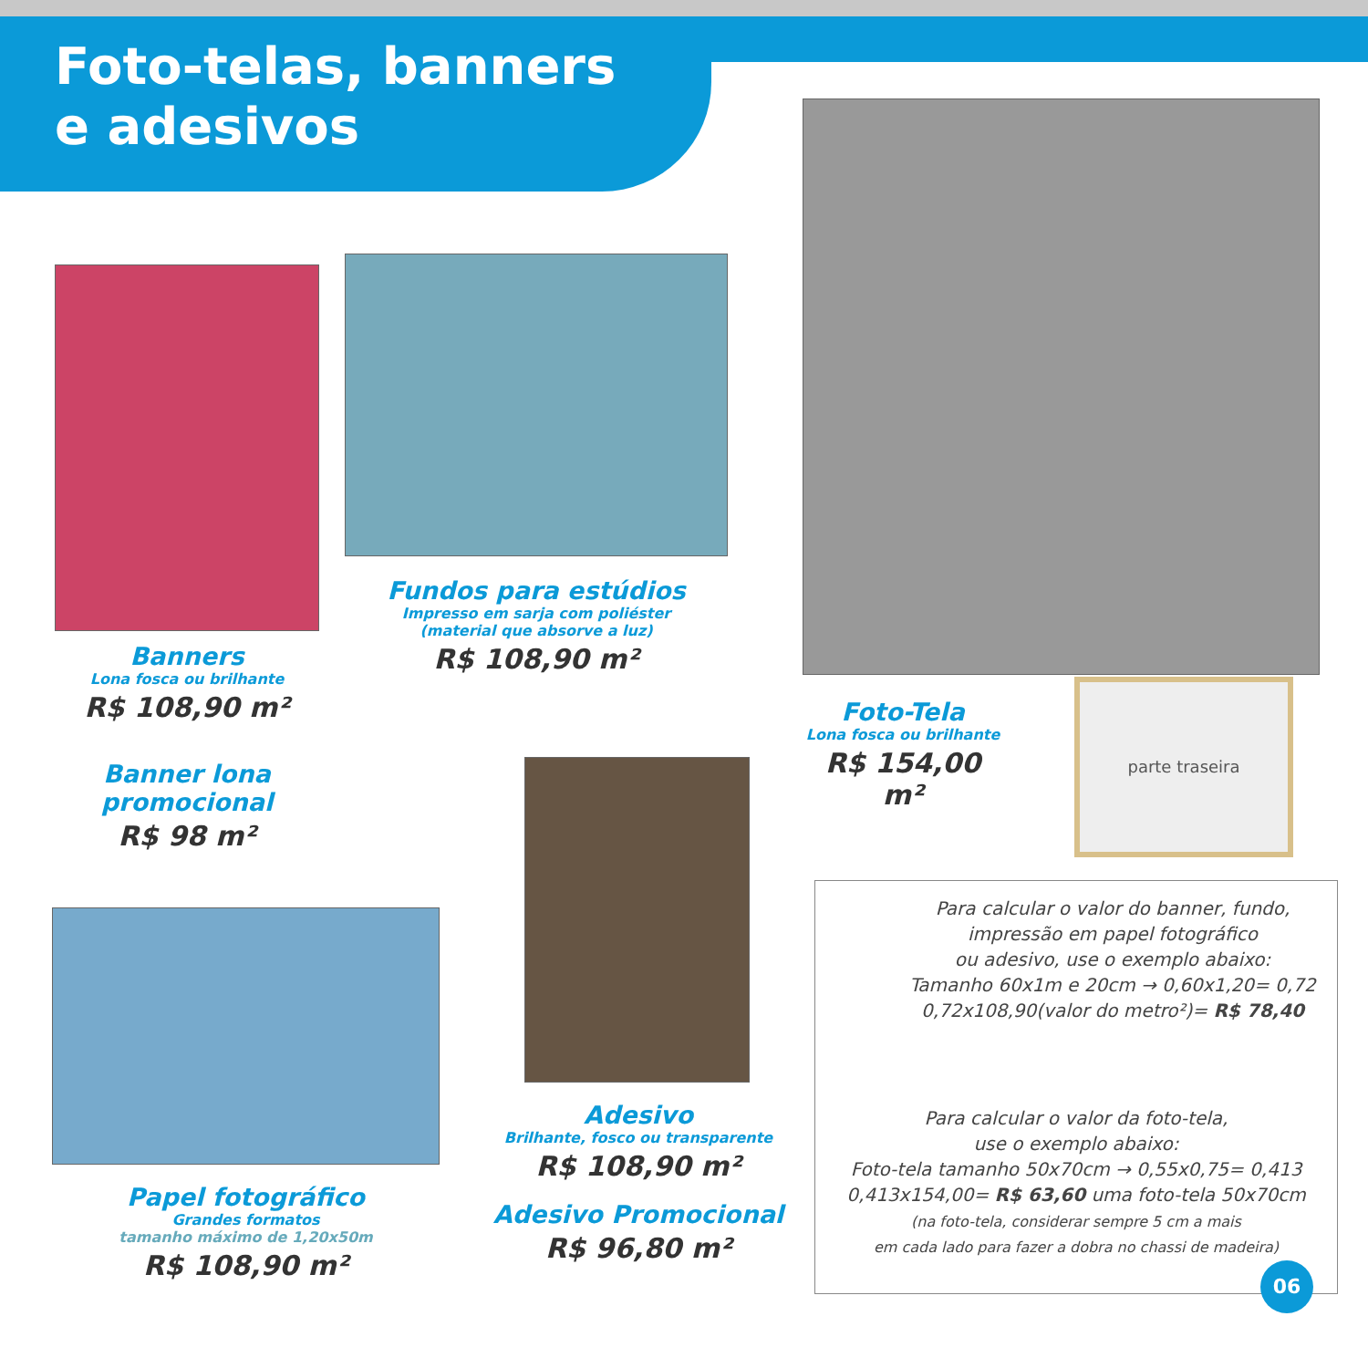Foto-telas, banners
e adesivos
Banners
Lona fosca ou brilhante
R$ 108,90 m²
Banner lona
promocional
R$ 98 m²
Fundos para estúdios
Impresso em sarja com poliéster
(material que absorve a luz)
R$ 108,90 m²
Foto-Tela
Lona fosca ou brilhante
R$ 154,00 m²
parte traseira
Papel fotográfico
Grandes formatos
tamanho máximo de 1,20x50m
R$ 108,90 m²
Adesivo
Brilhante, fosco ou transparente
R$ 108,90 m²
Adesivo Promocional
R$ 96,80 m²
Para calcular o valor do banner, fundo,
impressão em papel fotográfico
ou adesivo, use o exemplo abaixo:
Tamanho 60x1m e 20cm → 0,60x1,20= 0,72
0,72x108,90(valor do metro²)= R$ 78,40
Para calcular o valor da foto-tela,
use o exemplo abaixo:
Foto-tela tamanho 50x70cm → 0,55x0,75= 0,413
0,413x154,00= R$ 63,60 uma foto-tela 50x70cm
(na foto-tela, considerar sempre 5 cm a mais
em cada lado para fazer a dobra no chassi de madeira)
06